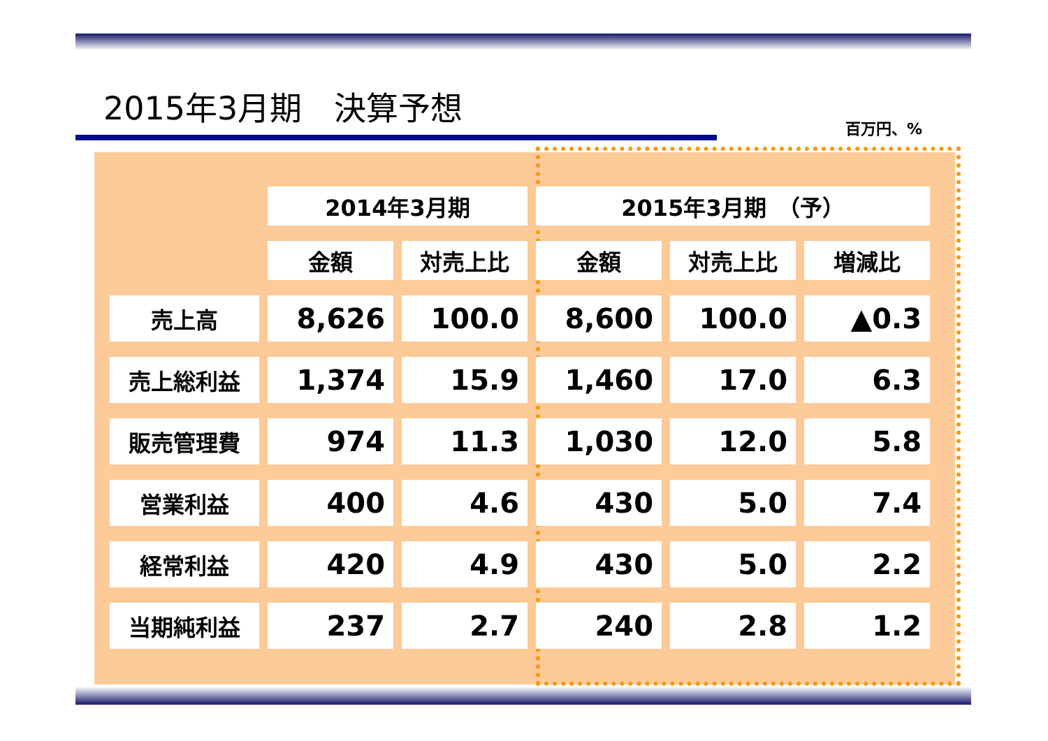2015年3月期　決算予想
百万円、%
| | 2014年3月期 | | 2015年3月期 （予） | | |
| --- | --- | --- | --- | --- | --- |
| | 金額 | 対売上比 | 金額 | 対売上比 | 増減比 |
| 売上高 | 8,626 | 100.0 | 8,600 | 100.0 | ▲0.3 |
| 売上総利益 | 1,374 | 15.9 | 1,460 | 17.0 | 6.3 |
| 販売管理費 | 974 | 11.3 | 1,030 | 12.0 | 5.8 |
| 営業利益 | 400 | 4.6 | 430 | 5.0 | 7.4 |
| 経常利益 | 420 | 4.9 | 430 | 5.0 | 2.2 |
| 当期純利益 | 237 | 2.7 | 240 | 2.8 | 1.2 |